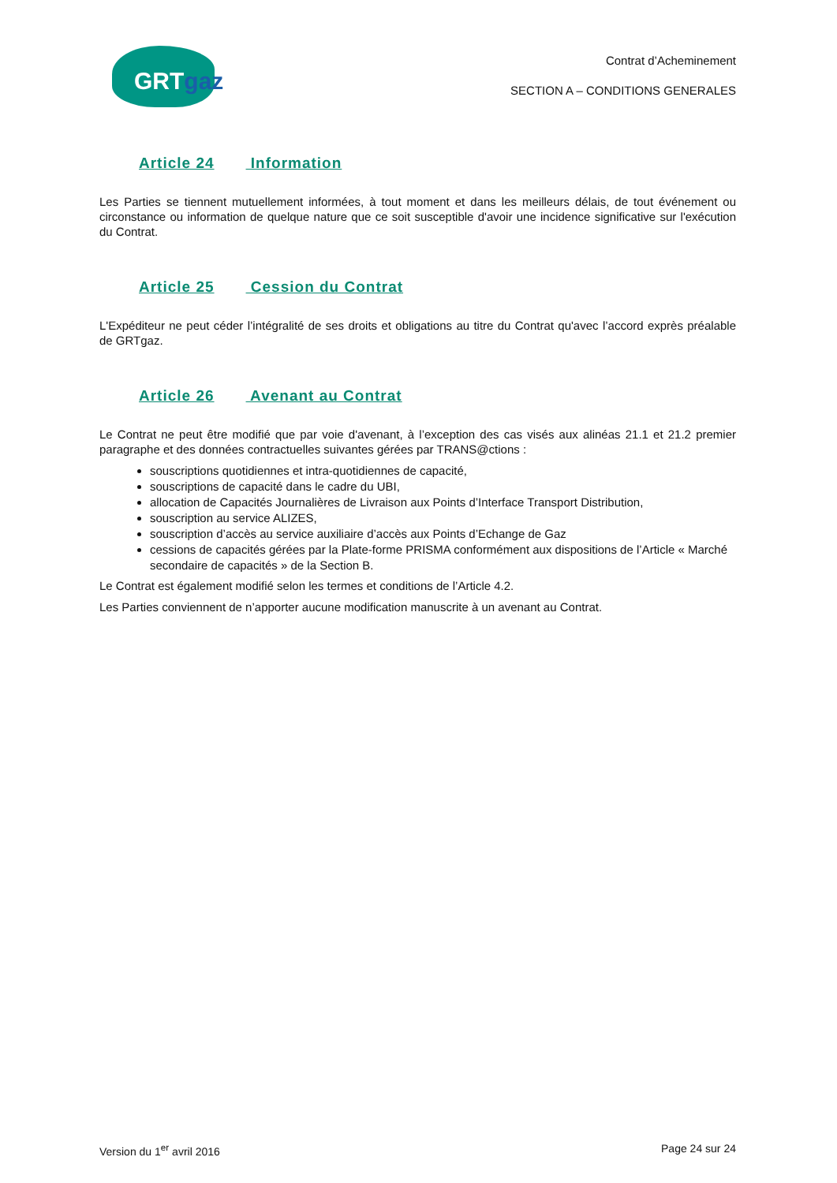GRTgaz
Contrat d’Acheminement
SECTION A – CONDITIONS GENERALES
Article 24 Information
Les Parties se tiennent mutuellement informées, à tout moment et dans les meilleurs délais, de tout événement ou circonstance ou information de quelque nature que ce soit susceptible d'avoir une incidence significative sur l'exécution du Contrat.
Article 25 Cession du Contrat
L'Expéditeur ne peut céder l’intégralité de ses droits et obligations au titre du Contrat qu'avec l’accord exprès préalable de GRTgaz.
Article 26 Avenant au Contrat
Le Contrat ne peut être modifié que par voie d'avenant, à l’exception des cas visés aux alinéas 21.1 et 21.2 premier paragraphe et des données contractuelles suivantes gérées par TRANS@ctions :
souscriptions quotidiennes et intra-quotidiennes de capacité,
souscriptions de capacité dans le cadre du UBI,
allocation de Capacités Journalières de Livraison aux Points d’Interface Transport Distribution,
souscription au service ALIZES,
souscription d’accès au service auxiliaire d’accès aux Points d’Echange de Gaz
cessions de capacités gérées par la Plate-forme PRISMA conformément aux dispositions de l’Article « Marché secondaire de capacités » de la Section B.
Le Contrat est également modifié selon les termes et conditions de l’Article 4.2.
Les Parties conviennent de n’apporter aucune modification manuscrite à un avenant au Contrat.
Version du 1<sup>er</sup> avril 2016 Page 24 sur 24